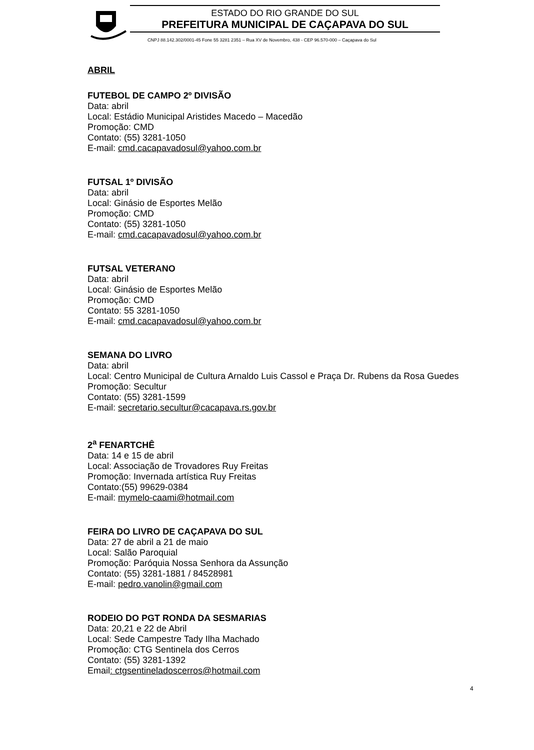ESTADO DO RIO GRANDE DO SUL
PREFEITURA MUNICIPAL DE CAÇAPAVA DO SUL
CNPJ 88.142.302/0001-45 Fone 55 3281 2351 – Rua XV de Novembro, 438 - CEP 96.570-000 – Caçapava do Sul
ABRIL
FUTEBOL DE CAMPO 2º DIVISÃO
Data: abril
Local: Estádio Municipal Aristides Macedo – Macedão
Promoção: CMD
Contato: (55) 3281-1050
E-mail: cmd.cacapavadosul@yahoo.com.br
FUTSAL 1º DIVISÃO
Data: abril
Local: Ginásio de Esportes Melão
Promoção: CMD
Contato: (55) 3281-1050
E-mail: cmd.cacapavadosul@yahoo.com.br
FUTSAL VETERANO
Data: abril
Local: Ginásio de Esportes Melão
Promoção: CMD
Contato: 55 3281-1050
E-mail: cmd.cacapavadosul@yahoo.com.br
SEMANA DO LIVRO
Data: abril
Local: Centro Municipal de Cultura Arnaldo Luis Cassol e Praça Dr. Rubens da Rosa Guedes
Promoção: Secultur
Contato: (55) 3281-1599
E-mail: secretario.secultur@cacapava.rs.gov.br
2<sup>a</sup> FENARTCHÊ
Data: 14 e 15 de abril
Local: Associação de Trovadores Ruy Freitas
Promoção: Invernada artística Ruy Freitas
Contato:(55) 99629-0384
E-mail: mymelo-caami@hotmail.com
FEIRA DO LIVRO DE CAÇAPAVA DO SUL
Data: 27 de abril a 21 de maio
Local: Salão Paroquial
Promoção: Paróquia Nossa Senhora da Assunção
Contato: (55) 3281-1881 / 84528981
E-mail: pedro.vanolin@gmail.com
RODEIO DO PGT RONDA DA SESMARIAS
Data: 20,21 e 22 de Abril
Local: Sede Campestre Tady Ilha Machado
Promoção: CTG Sentinela dos Cerros
Contato: (55) 3281-1392
Email: ctgsentineladoscerros@hotmail.com
4